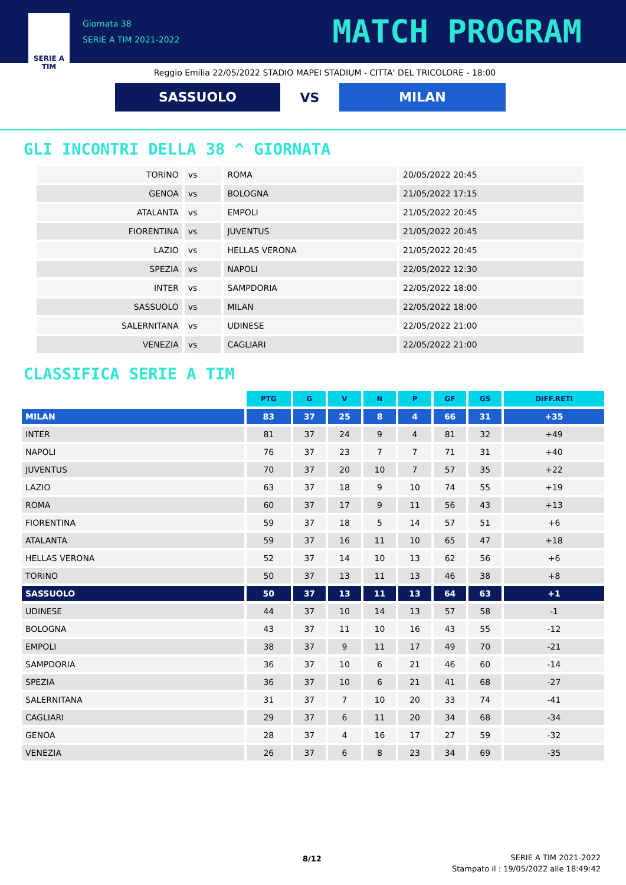SERIE A
TIM
Giornata 38
SERIE A TIM 2021-2022
MATCH PROGRAM
Reggio Emilia 22/05/2022 STADIO MAPEI STADIUM - CITTA' DEL TRICOLORE - 18:00
SASSUOLO
VS
MILAN
GLI INCONTRI DELLA 38 ^ GIORNATA
| TORINO | vs | ROMA | 20/05/2022 20:45 |
| GENOA | vs | BOLOGNA | 21/05/2022 17:15 |
| ATALANTA | vs | EMPOLI | 21/05/2022 20:45 |
| FIORENTINA | vs | JUVENTUS | 21/05/2022 20:45 |
| LAZIO | vs | HELLAS VERONA | 21/05/2022 20:45 |
| SPEZIA | vs | NAPOLI | 22/05/2022 12:30 |
| INTER | vs | SAMPDORIA | 22/05/2022 18:00 |
| SASSUOLO | vs | MILAN | 22/05/2022 18:00 |
| SALERNITANA | vs | UDINESE | 22/05/2022 21:00 |
| VENEZIA | vs | CAGLIARI | 22/05/2022 21:00 |
CLASSIFICA SERIE A TIM
| | PTG | G | V | N | P | GF | GS | DIFF.RETI |
| --- | --- | --- | --- | --- | --- | --- | --- | --- |
| MILAN | 83 | 37 | 25 | 8 | 4 | 66 | 31 | +35 |
| INTER | 81 | 37 | 24 | 9 | 4 | 81 | 32 | +49 |
| NAPOLI | 76 | 37 | 23 | 7 | 7 | 71 | 31 | +40 |
| JUVENTUS | 70 | 37 | 20 | 10 | 7 | 57 | 35 | +22 |
| LAZIO | 63 | 37 | 18 | 9 | 10 | 74 | 55 | +19 |
| ROMA | 60 | 37 | 17 | 9 | 11 | 56 | 43 | +13 |
| FIORENTINA | 59 | 37 | 18 | 5 | 14 | 57 | 51 | +6 |
| ATALANTA | 59 | 37 | 16 | 11 | 10 | 65 | 47 | +18 |
| HELLAS VERONA | 52 | 37 | 14 | 10 | 13 | 62 | 56 | +6 |
| TORINO | 50 | 37 | 13 | 11 | 13 | 46 | 38 | +8 |
| SASSUOLO | 50 | 37 | 13 | 11 | 13 | 64 | 63 | +1 |
| UDINESE | 44 | 37 | 10 | 14 | 13 | 57 | 58 | -1 |
| BOLOGNA | 43 | 37 | 11 | 10 | 16 | 43 | 55 | -12 |
| EMPOLI | 38 | 37 | 9 | 11 | 17 | 49 | 70 | -21 |
| SAMPDORIA | 36 | 37 | 10 | 6 | 21 | 46 | 60 | -14 |
| SPEZIA | 36 | 37 | 10 | 6 | 21 | 41 | 68 | -27 |
| SALERNITANA | 31 | 37 | 7 | 10 | 20 | 33 | 74 | -41 |
| CAGLIARI | 29 | 37 | 6 | 11 | 20 | 34 | 68 | -34 |
| GENOA | 28 | 37 | 4 | 16 | 17 | 27 | 59 | -32 |
| VENEZIA | 26 | 37 | 6 | 8 | 23 | 34 | 69 | -35 |
8/12
SERIE A TIM 2021-2022
Stampato il : 19/05/2022 alle 18:49:42